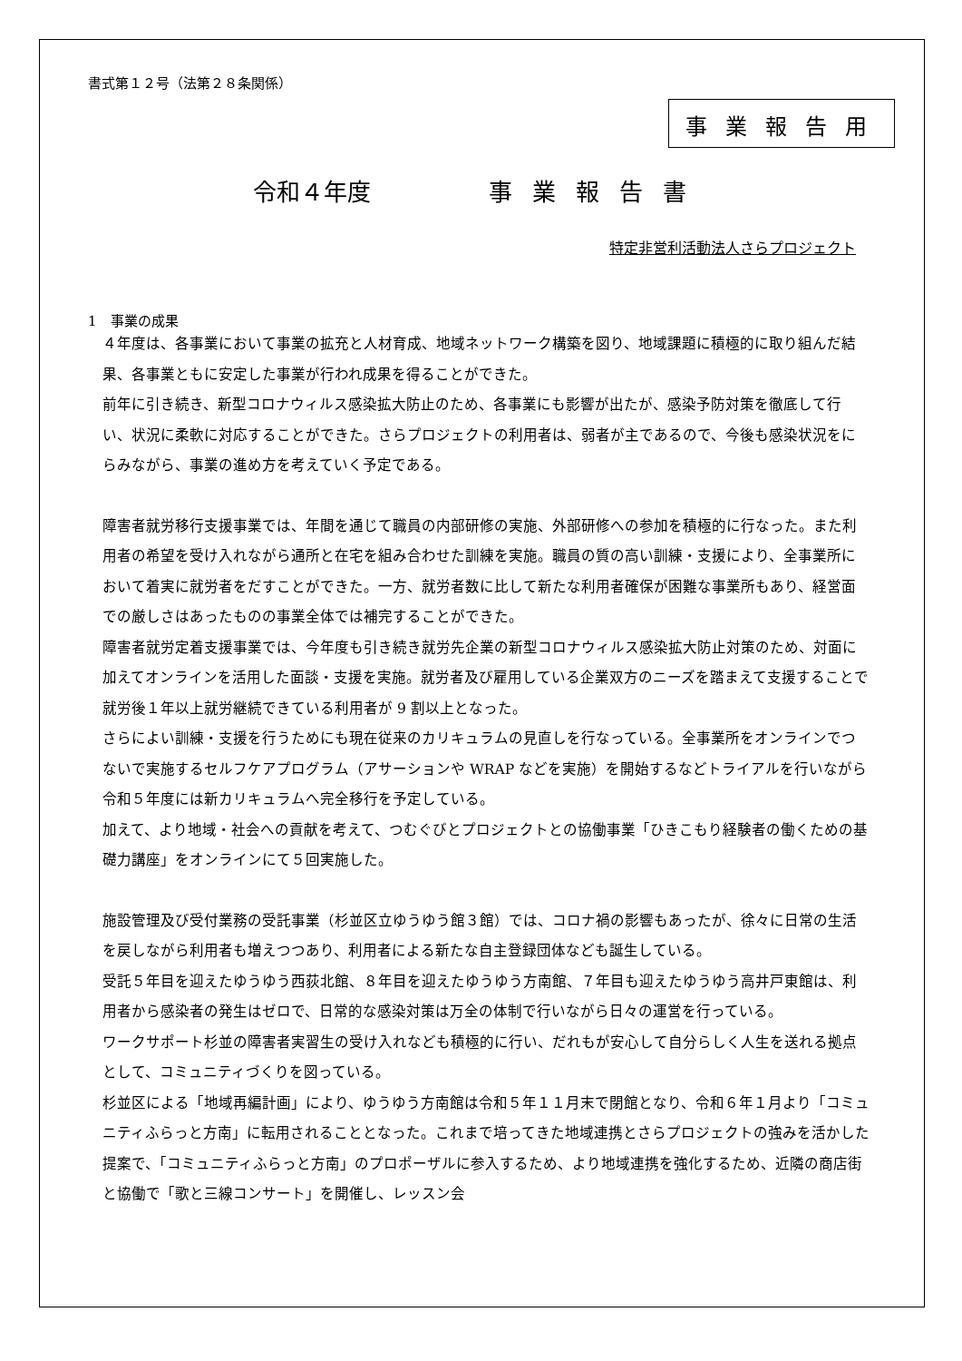書式第１２号（法第２８条関係）
事業報告用
令和４年度 事業報告書
特定非営利活動法人さらプロジェクト
1　事業の成果
４年度は、各事業において事業の拡充と人材育成、地域ネットワーク構築を図り、地域課題に積極的に取り組んだ結果、各事業ともに安定した事業が行われ成果を得ることができた。
前年に引き続き、新型コロナウィルス感染拡大防止のため、各事業にも影響が出たが、感染予防対策を徹底して行い、状況に柔軟に対応することができた。さらプロジェクトの利用者は、弱者が主であるので、今後も感染状況をにらみながら、事業の進め方を考えていく予定である。
障害者就労移行支援事業では、年間を通じて職員の内部研修の実施、外部研修への参加を積極的に行なった。また利用者の希望を受け入れながら通所と在宅を組み合わせた訓練を実施。職員の質の高い訓練・支援により、全事業所において着実に就労者をだすことができた。一方、就労者数に比して新たな利用者確保が困難な事業所もあり、経営面での厳しさはあったものの事業全体では補完することができた。
障害者就労定着支援事業では、今年度も引き続き就労先企業の新型コロナウィルス感染拡大防止対策のため、対面に加えてオンラインを活用した面談・支援を実施。就労者及び雇用している企業双方のニーズを踏まえて支援することで就労後１年以上就労継続できている利用者が 9 割以上となった。
さらによい訓練・支援を行うためにも現在従来のカリキュラムの見直しを行なっている。全事業所をオンラインでつないで実施するセルフケアプログラム（アサーションや WRAP などを実施）を開始するなどトライアルを行いながら令和５年度には新カリキュラムへ完全移行を予定している。
加えて、より地域・社会への貢献を考えて、つむぐびとプロジェクトとの協働事業「ひきこもり経験者の働くための基礎力講座」をオンラインにて５回実施した。
施設管理及び受付業務の受託事業（杉並区立ゆうゆう館３館）では、コロナ禍の影響もあったが、徐々に日常の生活を戻しながら利用者も増えつつあり、利用者による新たな自主登録団体なども誕生している。
受託５年目を迎えたゆうゆう西荻北館、８年目を迎えたゆうゆう方南館、７年目も迎えたゆうゆう高井戸東館は、利用者から感染者の発生はゼロで、日常的な感染対策は万全の体制で行いながら日々の運営を行っている。
ワークサポート杉並の障害者実習生の受け入れなども積極的に行い、だれもが安心して自分らしく人生を送れる拠点として、コミュニティづくりを図っている。
杉並区による「地域再編計画」により、ゆうゆう方南館は令和５年１１月末で閉館となり、令和６年１月より「コミュニティふらっと方南」に転用されることとなった。これまで培ってきた地域連携とさらプロジェクトの強みを活かした提案で、「コミュニティふらっと方南」のプロポーザルに参入するため、より地域連携を強化するため、近隣の商店街と協働で「歌と三線コンサート」を開催し、レッスン会